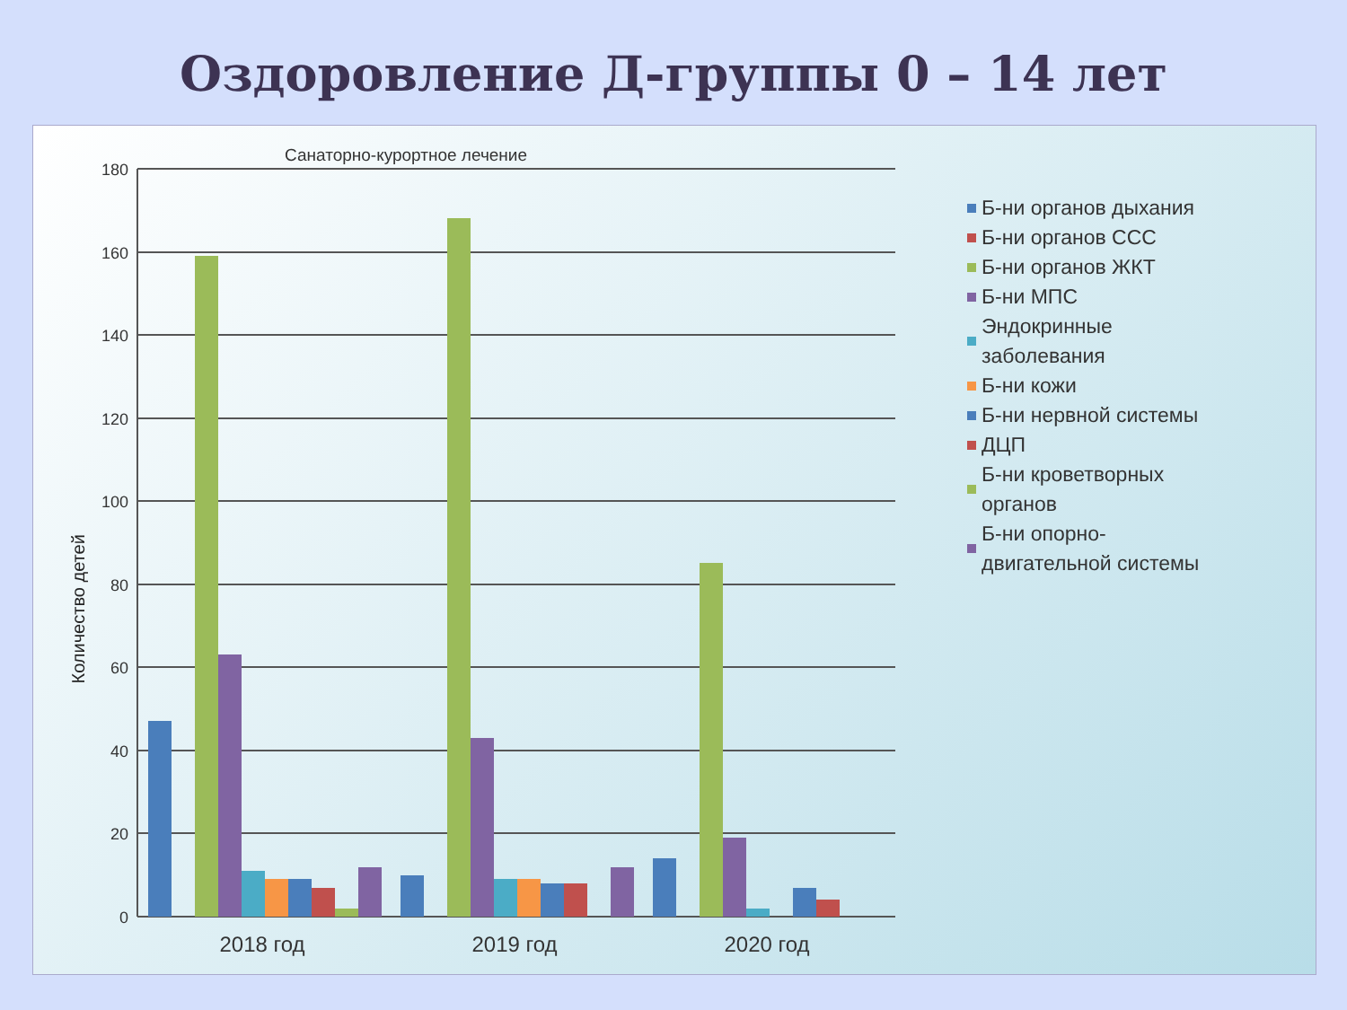Оздоровление Д-группы 0 – 14 лет
Санаторно-курортное лечение
Количество детей
180
160
140
120
100
80
60
40
20
0
2018 год
2019 год
2020 год
Б-ни органов дыхания
Б-ни органов ССС
Б-ни органов ЖКТ
Б-ни МПС
Эндокринные
заболевания
Б-ни кожи
Б-ни нервной системы
ДЦП
Б-ни кроветворных
органов
Б-ни опорно-
двигательной системы